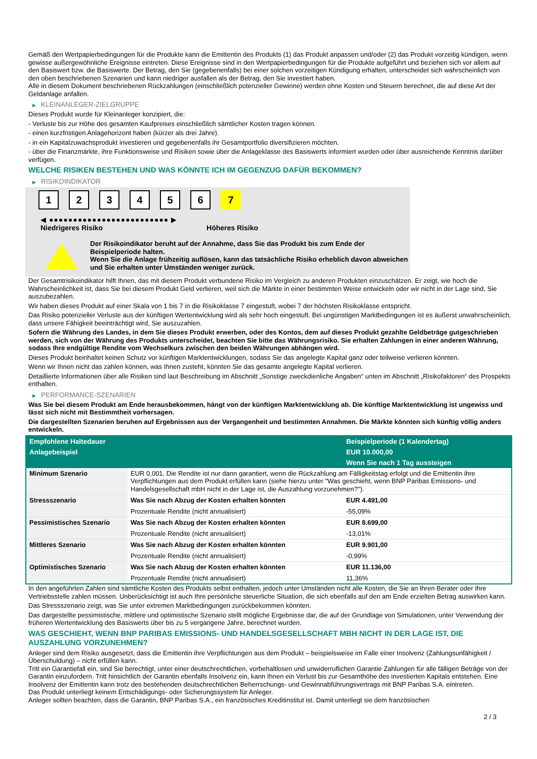Gemäß den Wertpapierbedingungen für die Produkte kann die Emittentin des Produkts (1) das Produkt anpassen und/oder (2) das Produkt vorzeitig kündigen, wenn gewisse außergewöhnliche Ereignisse eintreten. Diese Ereignisse sind in den Wertpapierbedingungen für die Produkte aufgeführt und beziehen sich vor allem auf den Basiswert bzw. die Basiswerte. Der Betrag, den Sie (gegebenenfalls) bei einer solchen vorzeitigen Kündigung erhalten, unterscheidet sich wahrscheinlich von den oben beschriebenen Szenarien und kann niedriger ausfallen als der Betrag, den Sie investiert haben.
Alle in diesem Dokument beschriebenen Rückzahlungen (einschließlich potenzieller Gewinne) werden ohne Kosten und Steuern berechnet, die auf diese Art der Geldanlage anfallen.
▶ KLEINANLEGER-ZIELGRUPPE
Dieses Produkt wurde für Kleinanleger konzipiert, die:
- Verluste bis zur Höhe des gesamten Kaufpreises einschließlich sämtlicher Kosten tragen können.
- einen kurzfristigen Anlagehorizont haben (kürzer als drei Jahre).
- in ein Kapitalzuwachsprodukt investieren und gegebenenfalls ihr Gesamtportfolio diversifizieren möchten.
- über die Finanzmärkte, ihre Funktionsweise und Risiken sowie über die Anlageklasse des Basiswerts informiert wurden oder über ausreichende Kenntnis darüber verfügen.
WELCHE RISIKEN BESTEHEN UND WAS KÖNNTE ICH IM GEGENZUG DAFÜR BEKOMMEN?
▶ RISIKOINDIKATOR
1 2 3 4 5 6 7
◀ ●●●●●●●●●●●●●●●●●●●●●●●●● ▶
Niedrigeres Risiko Höheres Risiko
Der Risikoindikator beruht auf der Annahme, dass Sie das Produkt bis zum Ende der Beispielperiode halten.
Wenn Sie die Anlage frühzeitig auflösen, kann das tatsächliche Risiko erheblich davon abweichen und Sie erhalten unter Umständen weniger zurück.
Der Gesamtrisikoindikator hilft Ihnen, das mit diesem Produkt verbundene Risiko im Vergleich zu anderen Produkten einzuschätzen. Er zeigt, wie hoch die Wahrscheinlichkeit ist, dass Sie bei diesem Produkt Geld verlieren, weil sich die Märkte in einer bestimmten Weise entwickeln oder wir nicht in der Lage sind, Sie auszubezahlen.
Wir haben dieses Produkt auf einer Skala von 1 bis 7 in die Risikoklasse 7 eingestuft, wobei 7 der höchsten Risikoklasse entspricht.
Das Risiko potenzieller Verluste aus der künftigen Wertentwicklung wird als sehr hoch eingestuft. Bei ungünstigen Marktbedingungen ist es äußerst unwahrscheinlich, dass unsere Fähigkeit beeinträchtigt wird, Sie auszuzahlen.
Sofern die Währung des Landes, in dem Sie dieses Produkt erwerben, oder des Kontos, dem auf dieses Produkt gezahlte Geldbeträge gutgeschrieben werden, sich von der Währung des Produkts unterscheidet, beachten Sie bitte das Währungsrisiko. Sie erhalten Zahlungen in einer anderen Währung, sodass Ihre endgültige Rendite vom Wechselkurs zwischen den beiden Währungen abhängen wird.
Dieses Produkt beinhaltet keinen Schutz vor künftigen Marktentwicklungen, sodass Sie das angelegte Kapital ganz oder teilweise verlieren könnten.
Wenn wir Ihnen nicht das zahlen können, was Ihnen zusteht, könnten Sie das gesamte angelegte Kapital verlieren.
Detaillierte Informationen über alle Risiken sind laut Beschreibung im Abschnitt „Sonstige zweckdienliche Angaben“ unten im Abschnitt „Risikofaktoren“ des Prospekts enthalten.
▶ PERFORMANCE-SZENARIEN
Was Sie bei diesem Produkt am Ende herausbekommen, hängt von der künftigen Marktentwicklung ab. Die künftige Marktentwicklung ist ungewiss und lässt sich nicht mit Bestimmtheit vorhersagen.
Die dargestellten Szenarien beruhen auf Ergebnissen aus der Vergangenheit und bestimmten Annahmen. Die Märkte könnten sich künftig völlig anders entwickeln.
| Empfohlene Haltedauer | | Beispielperiode (1 Kalendertag) |
| --- | --- | --- |
| Anlagebeispiel | | EUR 10.000,00 |
| | | Wenn Sie nach 1 Tag aussteigen |
| Minimum Szenario | EUR 0,001. Die Rendite ist nur dann garantiert, wenn die Rückzahlung am Fälligkeitstag erfolgt und die Emittentin ihre Verpflichtungen aus dem Produkt erfüllen kann (siehe hierzu unter "Was geschieht, wenn BNP Paribas Emissions- und Handelsgesellschaft mbH nicht in der Lage ist, die Auszahlung vorzunehmen?"). | |
| Stressszenario | Was Sie nach Abzug der Kosten erhalten könnten | EUR 4.491,00 |
| | Prozentuale Rendite (nicht annualisiert) | -55,09% |
| Pessimistisches Szenario | Was Sie nach Abzug der Kosten erhalten könnten | EUR 8.699,00 |
| | Prozentuale Rendite (nicht annualisiert) | -13,01% |
| Mittleres Szenario | Was Sie nach Abzug der Kosten erhalten könnten | EUR 9.901,00 |
| | Prozentuale Rendite (nicht annualisiert) | -0,99% |
| Optimistisches Szenario | Was Sie nach Abzug der Kosten erhalten könnten | EUR 11.136,00 |
| | Prozentuale Rendite (nicht annualisiert) | 11,36% |
In den angeführten Zahlen sind sämtliche Kosten des Produkts selbst enthalten, jedoch unter Umständen nicht alle Kosten, die Sie an Ihren Berater oder Ihre Vertriebsstelle zahlen müssen. Unberücksichtigt ist auch Ihre persönliche steuerliche Situation, die sich ebenfalls auf den am Ende erzielten Betrag auswirken kann.
Das Stressszenario zeigt, was Sie unter extremen Marktbedingungen zurückbekommen könnten.
Das dargestellte pessimistische, mittlere und optimistische Szenario stellt mögliche Ergebnisse dar, die auf der Grundlage von Simulationen, unter Verwendung der früheren Wertentwicklung des Basiswerts über bis zu 5 vergangene Jahre, berechnet wurden.
WAS GESCHIEHT, WENN BNP PARIBAS EMISSIONS- UND HANDELSGESELLSCHAFT MBH NICHT IN DER LAGE IST, DIE AUSZAHLUNG VORZUNEHMEN?
Anleger sind dem Risiko ausgesetzt, dass die Emittentin ihre Verpflichtungen aus dem Produkt – beispielsweise im Falle einer Insolvenz (Zahlungsunfähigkeit / Überschuldung) – nicht erfüllen kann.
Tritt ein Garantiefall ein, sind Sie berechtigt, unter einer deutschrechtlichen, vorbehaltlosen und unwiderruflichen Garantie Zahlungen für alle fälligen Beträge von der Garantin einzufordern. Tritt hinsichtlich der Garantin ebenfalls Insolvenz ein, kann Ihnen ein Verlust bis zur Gesamthöhe des investierten Kapitals entstehen. Eine Insolvenz der Emittentin kann trotz des bestehenden deutschrechtlichen Beherrschungs- und Gewinnabführungsvertrags mit BNP Paribas S.A. eintreten.
Das Produkt unterliegt keinem Entschädigungs- oder Sicherungssystem für Anleger.
Anleger sollten beachten, dass die Garantin, BNP Paribas S.A., ein französisches Kreditinstitut ist. Damit unterliegt sie dem französischen
2 / 3